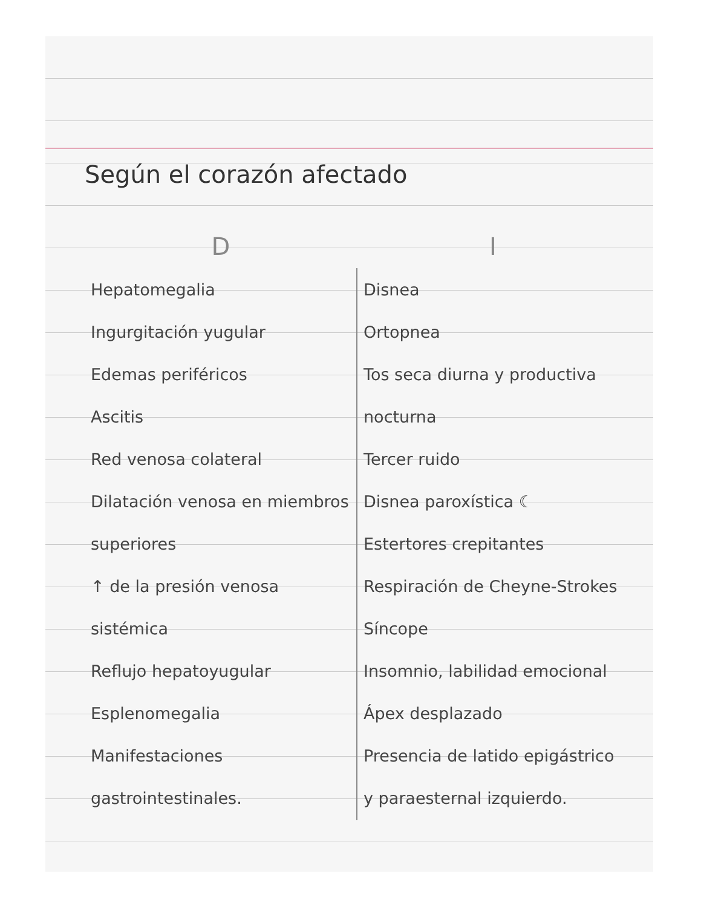Según el corazón afectado
| D | I |
| --- | --- |
| Hepatomegalia Ingurgitación yugular Edemas periféricos Ascitis Red venosa colateral Dilatación venosa en miembros superiores ↑ de la presión venosa sistémica Reflujo hepatoyugular Esplenomegalia Manifestaciones gastrointestinales. | Disnea Ortopnea Tos seca diurna y productiva nocturna Tercer ruido Disnea paroxística ☾ Estertores crepitantes Respiración de Cheyne-Strokes Síncope Insomnio, labilidad emocional Ápex desplazado Presencia de latido epigástrico y paraesternal izquierdo. |